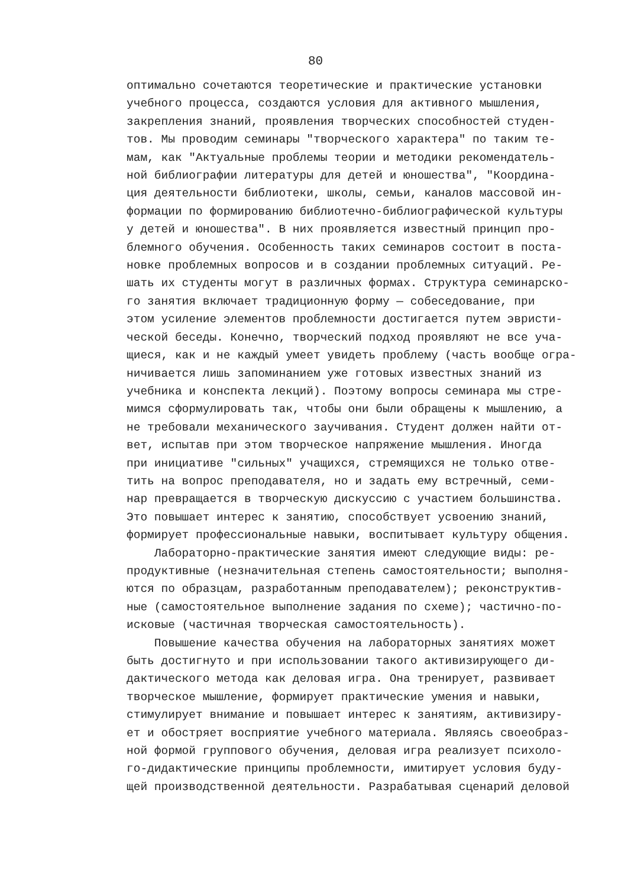80
оптимально сочетаются теоретические и практические установки учебного процесса, создаются условия для активного мышления, закрепления знаний, проявления творческих способностей студен- тов. Мы проводим семинары "творческого характера" по таким те- мам, как "Актуальные проблемы теории и методики рекомендатель- ной библиографии литературы для детей и юношества", "Координа- ция деятельности библиотеки, школы, семьи, каналов массовой ин- формации по формированию библиотечно-библиографической культуры у детей и юношества". В них проявляется известный принцип про- блемного обучения. Особенность таких семинаров состоит в поста- новке проблемных вопросов и в создании проблемных ситуаций. Ре- шать их студенты могут в различных формах. Структура семинарско- го занятия включает традиционную форму — собеседование, при этом усиление элементов проблемности достигается путем эвристи- ческой беседы. Конечно, творческий подход проявляют не все уча- щиеся, как и не каждый умеет увидеть проблему (часть вообще огра- ничивается лишь запоминанием уже готовых известных знаний из учебника и конспекта лекций). Поэтому вопросы семинара мы стре- мимся сформулировать так, чтобы они были обращены к мышлению, а не требовали механического заучивания. Студент должен найти от- вет, испытав при этом творческое напряжение мышления. Иногда при инициативе "сильных" учащихся, стремящихся не только отве- тить на вопрос преподавателя, но и задать ему встречный, семи- нар превращается в творческую дискуссию с участием большинства. Это повышает интерес к занятию, способствует усвоению знаний, формирует профессиональные навыки, воспитывает культуру общения. Лабораторно-практические занятия имеют следующие виды: ре- продуктивные (незначительная степень самостоятельности; выполня- ются по образцам, разработанным преподавателем); реконструктив- ные (самостоятельное выполнение задания по схеме); частично-по- исковые (частичная творческая самостоятельность). Повышение качества обучения на лабораторных занятиях может быть достигнуто и при использовании такого активизирующего ди- дактического метода как деловая игра. Она тренирует, развивает творческое мышление, формирует практические умения и навыки, стимулирует внимание и повышает интерес к занятиям, активизиру- ет и обостряет восприятие учебного материала. Являясь своеобраз- ной формой группового обучения, деловая игра реализует психоло- го-дидактические принципы проблемности, имитирует условия буду- щей производственной деятельности. Разрабатывая сценарий деловой